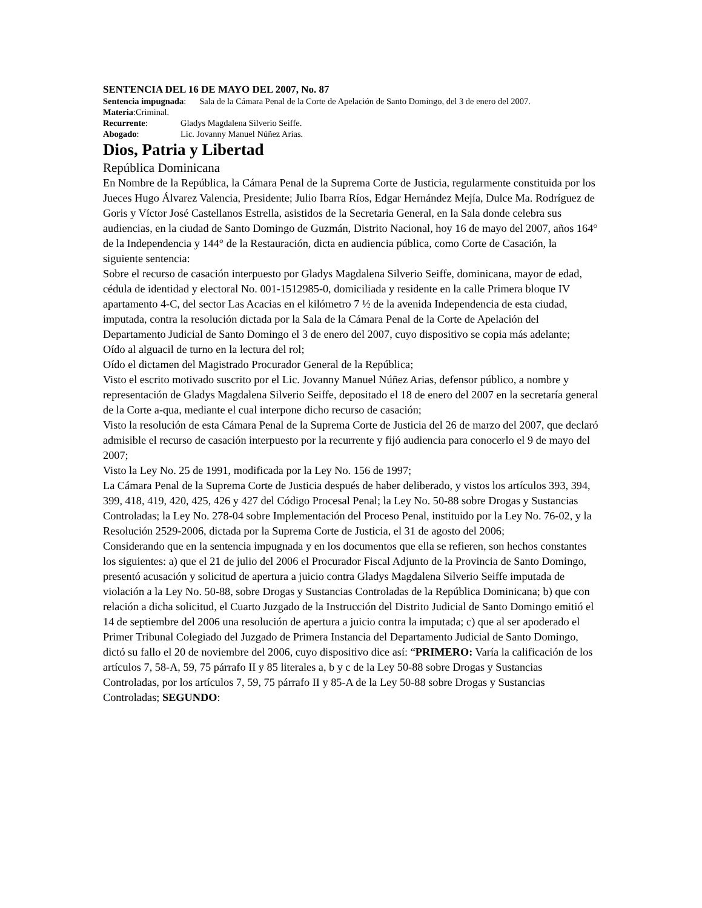SENTENCIA DEL 16 DE MAYO DEL 2007, No. 87
Sentencia impugnada: Sala de la Cámara Penal de la Corte de Apelación de Santo Domingo, del 3 de enero del 2007.
Materia:Criminal.
Recurrente: Gladys Magdalena Silverio Seiffe.
Abogado: Lic. Jovanny Manuel Núñez Arias.
Dios, Patria y Libertad
República Dominicana
En Nombre de la República, la Cámara Penal de la Suprema Corte de Justicia, regularmente constituida por los Jueces Hugo Álvarez Valencia, Presidente; Julio Ibarra Ríos, Edgar Hernández Mejía, Dulce Ma. Rodríguez de Goris y Víctor José Castellanos Estrella, asistidos de la Secretaria General, en la Sala donde celebra sus audiencias, en la ciudad de Santo Domingo de Guzmán, Distrito Nacional, hoy 16 de mayo del 2007, años 164° de la Independencia y 144° de la Restauración, dicta en audiencia pública, como Corte de Casación, la siguiente sentencia:
Sobre el recurso de casación interpuesto por Gladys Magdalena Silverio Seiffe, dominicana, mayor de edad, cédula de identidad y electoral No. 001-1512985-0, domiciliada y residente en la calle Primera bloque IV apartamento 4-C, del sector Las Acacias en el kilómetro 7 ½ de la avenida Independencia de esta ciudad, imputada, contra la resolución dictada por la Sala de la Cámara Penal de la Corte de Apelación del Departamento Judicial de Santo Domingo el 3 de enero del 2007, cuyo dispositivo se copia más adelante;
Oído al alguacil de turno en la lectura del rol;
Oído el dictamen del Magistrado Procurador General de la República;
Visto el escrito motivado suscrito por el Lic. Jovanny Manuel Núñez Arias, defensor público, a nombre y representación de Gladys Magdalena Silverio Seiffe, depositado el 18 de enero del 2007 en la secretaría general de la Corte a-qua, mediante el cual interpone dicho recurso de casación;
Visto la resolución de esta Cámara Penal de la Suprema Corte de Justicia del 26 de marzo del 2007, que declaró admisible el recurso de casación interpuesto por la recurrente y fijó audiencia para conocerlo el 9 de mayo del 2007;
Visto la Ley No. 25 de 1991, modificada por la Ley No. 156 de 1997;
La Cámara Penal de la Suprema Corte de Justicia después de haber deliberado, y vistos los artículos 393, 394, 399, 418, 419, 420, 425, 426 y 427 del Código Procesal Penal; la Ley No. 50-88 sobre Drogas y Sustancias Controladas; la Ley No. 278-04 sobre Implementación del Proceso Penal, instituido por la Ley No. 76-02, y la Resolución 2529-2006, dictada por la Suprema Corte de Justicia, el 31 de agosto del 2006;
Considerando que en la sentencia impugnada y en los documentos que ella se refieren, son hechos constantes los siguientes: a) que el 21 de julio del 2006 el Procurador Fiscal Adjunto de la Provincia de Santo Domingo, presentó acusación y solicitud de apertura a juicio contra Gladys Magdalena Silverio Seiffe imputada de violación a la Ley No. 50-88, sobre Drogas y Sustancias Controladas de la República Dominicana; b) que con relación a dicha solicitud, el Cuarto Juzgado de la Instrucción del Distrito Judicial de Santo Domingo emitió el 14 de septiembre del 2006 una resolución de apertura a juicio contra la imputada; c) que al ser apoderado el Primer Tribunal Colegiado del Juzgado de Primera Instancia del Departamento Judicial de Santo Domingo, dictó su fallo el 20 de noviembre del 2006, cuyo dispositivo dice así: “PRIMERO: Varía la calificación de los artículos 7, 58-A, 59, 75 párrafo II y 85 literales a, b y c de la Ley 50-88 sobre Drogas y Sustancias Controladas, por los artículos 7, 59, 75 párrafo II y 85-A de la Ley 50-88 sobre Drogas y Sustancias Controladas; SEGUNDO: